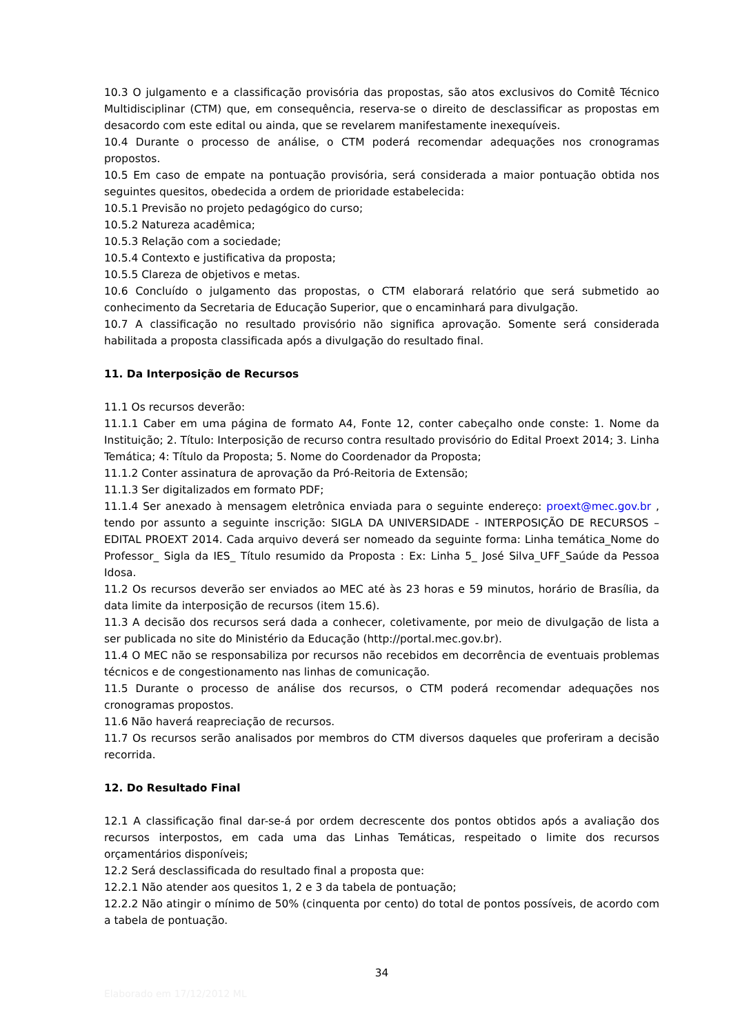10.3 O julgamento e a classificação provisória das propostas, são atos exclusivos do Comitê Técnico Multidisciplinar (CTM) que, em consequência, reserva-se o direito de desclassificar as propostas em desacordo com este edital ou ainda, que se revelarem manifestamente inexequíveis.
10.4 Durante o processo de análise, o CTM poderá recomendar adequações nos cronogramas propostos.
10.5 Em caso de empate na pontuação provisória, será considerada a maior pontuação obtida nos seguintes quesitos, obedecida a ordem de prioridade estabelecida:
10.5.1 Previsão no projeto pedagógico do curso;
10.5.2 Natureza acadêmica;
10.5.3 Relação com a sociedade;
10.5.4 Contexto e justificativa da proposta;
10.5.5 Clareza de objetivos e metas.
10.6 Concluído o julgamento das propostas, o CTM elaborará relatório que será submetido ao conhecimento da Secretaria de Educação Superior, que o encaminhará para divulgação.
10.7 A classificação no resultado provisório não significa aprovação. Somente será considerada habilitada a proposta classificada após a divulgação do resultado final.
11. Da Interposição de Recursos
11.1 Os recursos deverão:
11.1.1 Caber em uma página de formato A4, Fonte 12, conter cabeçalho onde conste: 1. Nome da Instituição; 2. Título: Interposição de recurso contra resultado provisório do Edital Proext 2014; 3. Linha Temática; 4: Título da Proposta; 5. Nome do Coordenador da Proposta;
11.1.2 Conter assinatura de aprovação da Pró-Reitoria de Extensão;
11.1.3 Ser digitalizados em formato PDF;
11.1.4 Ser anexado à mensagem eletrônica enviada para o seguinte endereço: proext@mec.gov.br , tendo por assunto a seguinte inscrição: SIGLA DA UNIVERSIDADE - INTERPOSIÇÃO DE RECURSOS – EDITAL PROEXT 2014. Cada arquivo deverá ser nomeado da seguinte forma: Linha temática_Nome do Professor_ Sigla da IES_ Título resumido da Proposta : Ex: Linha 5_ José Silva_UFF_Saúde da Pessoa Idosa.
11.2 Os recursos deverão ser enviados ao MEC até às 23 horas e 59 minutos, horário de Brasília, da data limite da interposição de recursos (item 15.6).
11.3 A decisão dos recursos será dada a conhecer, coletivamente, por meio de divulgação de lista a ser publicada no site do Ministério da Educação (http://portal.mec.gov.br).
11.4 O MEC não se responsabiliza por recursos não recebidos em decorrência de eventuais problemas técnicos e de congestionamento nas linhas de comunicação.
11.5 Durante o processo de análise dos recursos, o CTM poderá recomendar adequações nos cronogramas propostos.
11.6 Não haverá reapreciação de recursos.
11.7 Os recursos serão analisados por membros do CTM diversos daqueles que proferiram a decisão recorrida.
12. Do Resultado Final
12.1 A classificação final dar-se-á por ordem decrescente dos pontos obtidos após a avaliação dos recursos interpostos, em cada uma das Linhas Temáticas, respeitado o limite dos recursos orçamentários disponíveis;
12.2 Será desclassificada do resultado final a proposta que:
12.2.1 Não atender aos quesitos 1, 2 e 3 da tabela de pontuação;
12.2.2 Não atingir o mínimo de 50% (cinquenta por cento) do total de pontos possíveis, de acordo com a tabela de pontuação.
34
Elaborado em 17/12/2012 ML